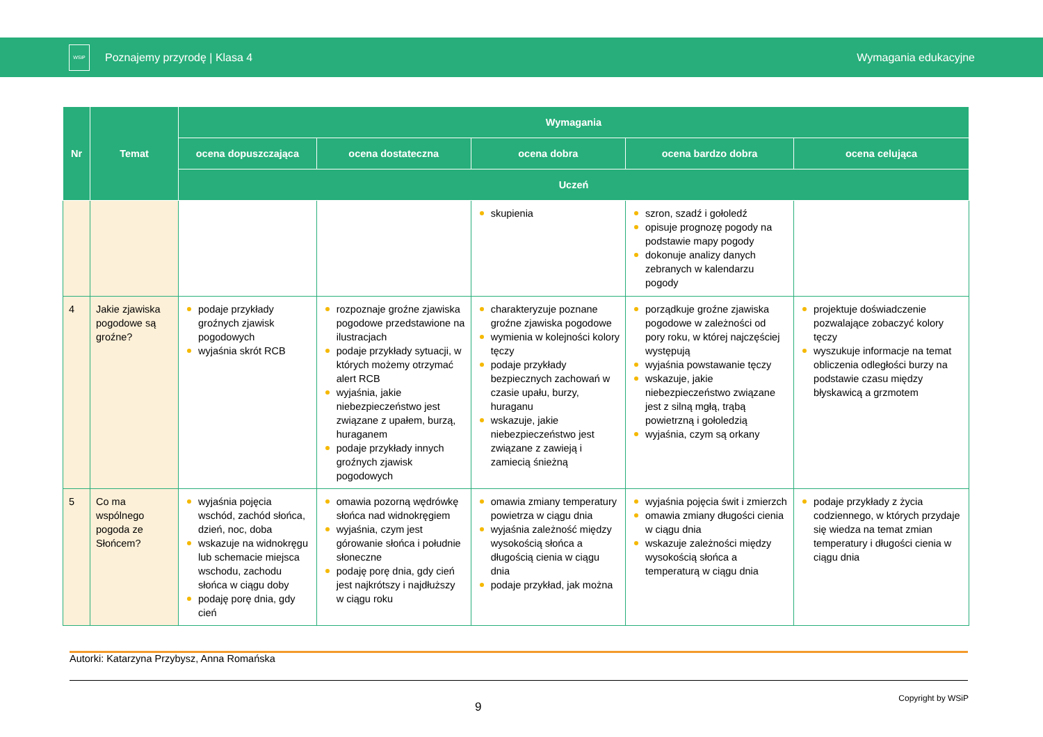WSiP
Poznajemy przyrodę | Klasa 4 Wymagania edukacyjne
| Nr | Temat | Wymagania | | | | |
| --- | --- | --- | --- | --- | --- | --- |
| | | ocena dopuszczająca | ocena dostateczna | ocena dobra | ocena bardzo dobra | ocena celująca |
| | | Uczeń | | | | |
| | | | | skupienia | szron, szadź i gołoledź opisuje prognozę pogody na podstawie mapy pogody dokonuje analizy danych zebranych w kalendarzu pogody | |
| 4 | Jakie zjawiska pogodowe są groźne? | podaje przykłady groźnych zjawisk pogodowych wyjaśnia skrót RCB | rozpoznaje groźne zjawiska pogodowe przedstawione na ilustracjach podaje przykłady sytuacji, w których możemy otrzymać alert RCB wyjaśnia, jakie niebezpieczeństwo jest związane z upałem, burzą, huraganem podaje przykłady innych groźnych zjawisk pogodowych | charakteryzuje poznane groźne zjawiska pogodowe wymienia w kolejności kolory tęczy podaje przykłady bezpiecznych zachowań w czasie upału, burzy, huraganu wskazuje, jakie niebezpieczeństwo jest związane z zawieją i zamiecią śnieżną | porządkuje groźne zjawiska pogodowe w zależności od pory roku, w której najczęściej występują wyjaśnia powstawanie tęczy wskazuje, jakie niebezpieczeństwo związane jest z silną mgłą, trąbą powietrzną i gołoledzią wyjaśnia, czym są orkany | projektuje doświadczenie pozwalające zobaczyć kolory tęczy wyszukuje informacje na temat obliczenia odległości burzy na podstawie czasu między błyskawicą a grzmotem |
| 5 | Co ma wspólnego pogoda ze Słońcem? | wyjaśnia pojęcia wschód, zachód słońca, dzień, noc, doba wskazuje na widnokręgu lub schemacie miejsca wschodu, zachodu słońca w ciągu doby podaję porę dnia, gdy cień | omawia pozorną wędrówkę słońca nad widnokręgiem wyjaśnia, czym jest górowanie słońca i południe słoneczne podaję porę dnia, gdy cień jest najkrótszy i najdłuższy w ciągu roku | omawia zmiany temperatury powietrza w ciągu dnia wyjaśnia zależność między wysokością słońca a długością cienia w ciągu dnia podaje przykład, jak można | wyjaśnia pojęcia świt i zmierzch omawia zmiany długości cienia w ciągu dnia wskazuje zależności między wysokością słońca a temperaturą w ciągu dnia | podaje przykłady z życia codziennego, w których przydaje się wiedza na temat zmian temperatury i długości cienia w ciągu dnia |
Autorki: Katarzyna Przybysz, Anna Romańska
9
Copyright by WSiP